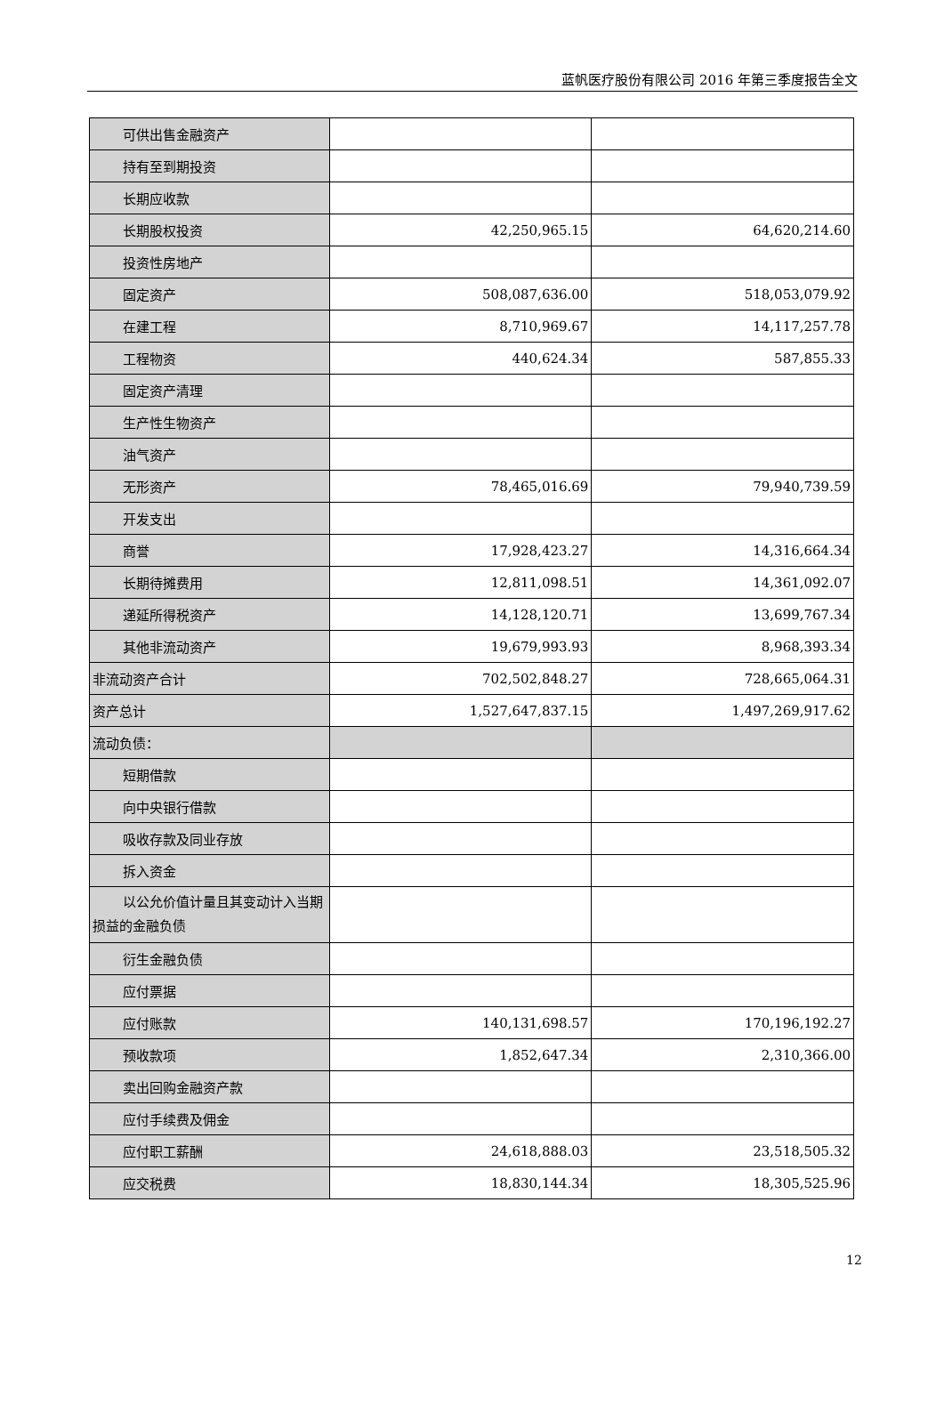蓝帆医疗股份有限公司 2016 年第三季度报告全文
| 可供出售金融资产 | | |
| 持有至到期投资 | | |
| 长期应收款 | | |
| 长期股权投资 | 42,250,965.15 | 64,620,214.60 |
| 投资性房地产 | | |
| 固定资产 | 508,087,636.00 | 518,053,079.92 |
| 在建工程 | 8,710,969.67 | 14,117,257.78 |
| 工程物资 | 440,624.34 | 587,855.33 |
| 固定资产清理 | | |
| 生产性生物资产 | | |
| 油气资产 | | |
| 无形资产 | 78,465,016.69 | 79,940,739.59 |
| 开发支出 | | |
| 商誉 | 17,928,423.27 | 14,316,664.34 |
| 长期待摊费用 | 12,811,098.51 | 14,361,092.07 |
| 递延所得税资产 | 14,128,120.71 | 13,699,767.34 |
| 其他非流动资产 | 19,679,993.93 | 8,968,393.34 |
| 非流动资产合计 | 702,502,848.27 | 728,665,064.31 |
| 资产总计 | 1,527,647,837.15 | 1,497,269,917.62 |
| 流动负债： | | |
| 短期借款 | | |
| 向中央银行借款 | | |
| 吸收存款及同业存放 | | |
| 拆入资金 | | |
| 以公允价值计量且其变动计入当期 损益的金融负债 | | |
| 衍生金融负债 | | |
| 应付票据 | | |
| 应付账款 | 140,131,698.57 | 170,196,192.27 |
| 预收款项 | 1,852,647.34 | 2,310,366.00 |
| 卖出回购金融资产款 | | |
| 应付手续费及佣金 | | |
| 应付职工薪酬 | 24,618,888.03 | 23,518,505.32 |
| 应交税费 | 18,830,144.34 | 18,305,525.96 |
12